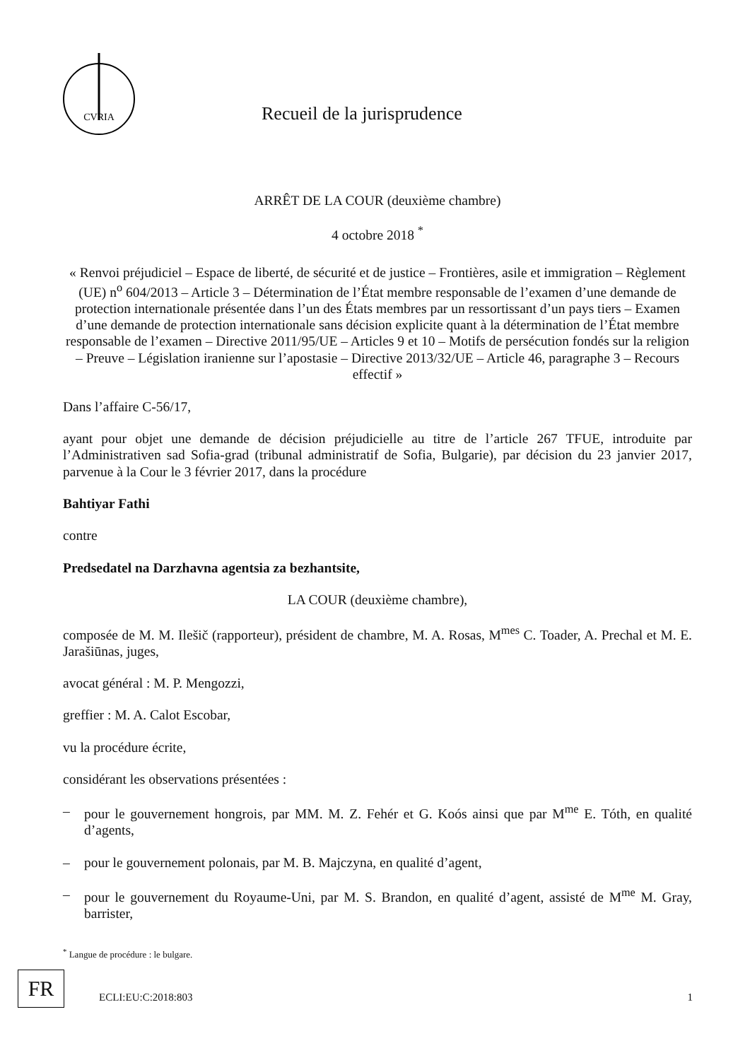CVRIA
Recueil de la jurisprudence
ARRÊT DE LA COUR (deuxième chambre)
4 octobre 2018 <sup>*</sup>
« Renvoi préjudiciel – Espace de liberté, de sécurité et de justice – Frontières, asile et immigration – Règlement (UE) n<sup>o</sup> 604/2013 – Article 3 – Détermination de l’État membre responsable de l’examen d’une demande de protection internationale présentée dans l’un des États membres par un ressortissant d’un pays tiers – Examen d’une demande de protection internationale sans décision explicite quant à la détermination de l’État membre responsable de l’examen – Directive 2011/95/UE – Articles 9 et 10 – Motifs de persécution fondés sur la religion – Preuve – Législation iranienne sur l’apostasie – Directive 2013/32/UE – Article 46, paragraphe 3 – Recours effectif »
Dans l’affaire C-56/17,
ayant pour objet une demande de décision préjudicielle au titre de l’article 267 TFUE, introduite par l’Administrativen sad Sofia-grad (tribunal administratif de Sofia, Bulgarie), par décision du 23 janvier 2017, parvenue à la Cour le 3 février 2017, dans la procédure
Bahtiyar Fathi
contre
Predsedatel na Darzhavna agentsia za bezhantsite,
LA COUR (deuxième chambre),
composée de M. M. Ilešič (rapporteur), président de chambre, M. A. Rosas, M<sup>mes</sup> C. Toader, A. Prechal et M. E. Jarašiūnas, juges,
avocat général : M. P. Mengozzi,
greffier : M. A. Calot Escobar,
vu la procédure écrite,
considérant les observations présentées :
– pour le gouvernement hongrois, par MM. M. Z. Fehér et G. Koós ainsi que par M<sup>me</sup> E. Tóth, en qualité d’agents,
– pour le gouvernement polonais, par M. B. Majczyna, en qualité d’agent,
– pour le gouvernement du Royaume-Uni, par M. S. Brandon, en qualité d’agent, assisté de M<sup>me</sup> M. Gray, barrister,
<sup>*</sup> Langue de procédure : le bulgare.
FR
ECLI:EU:C:2018:803 1